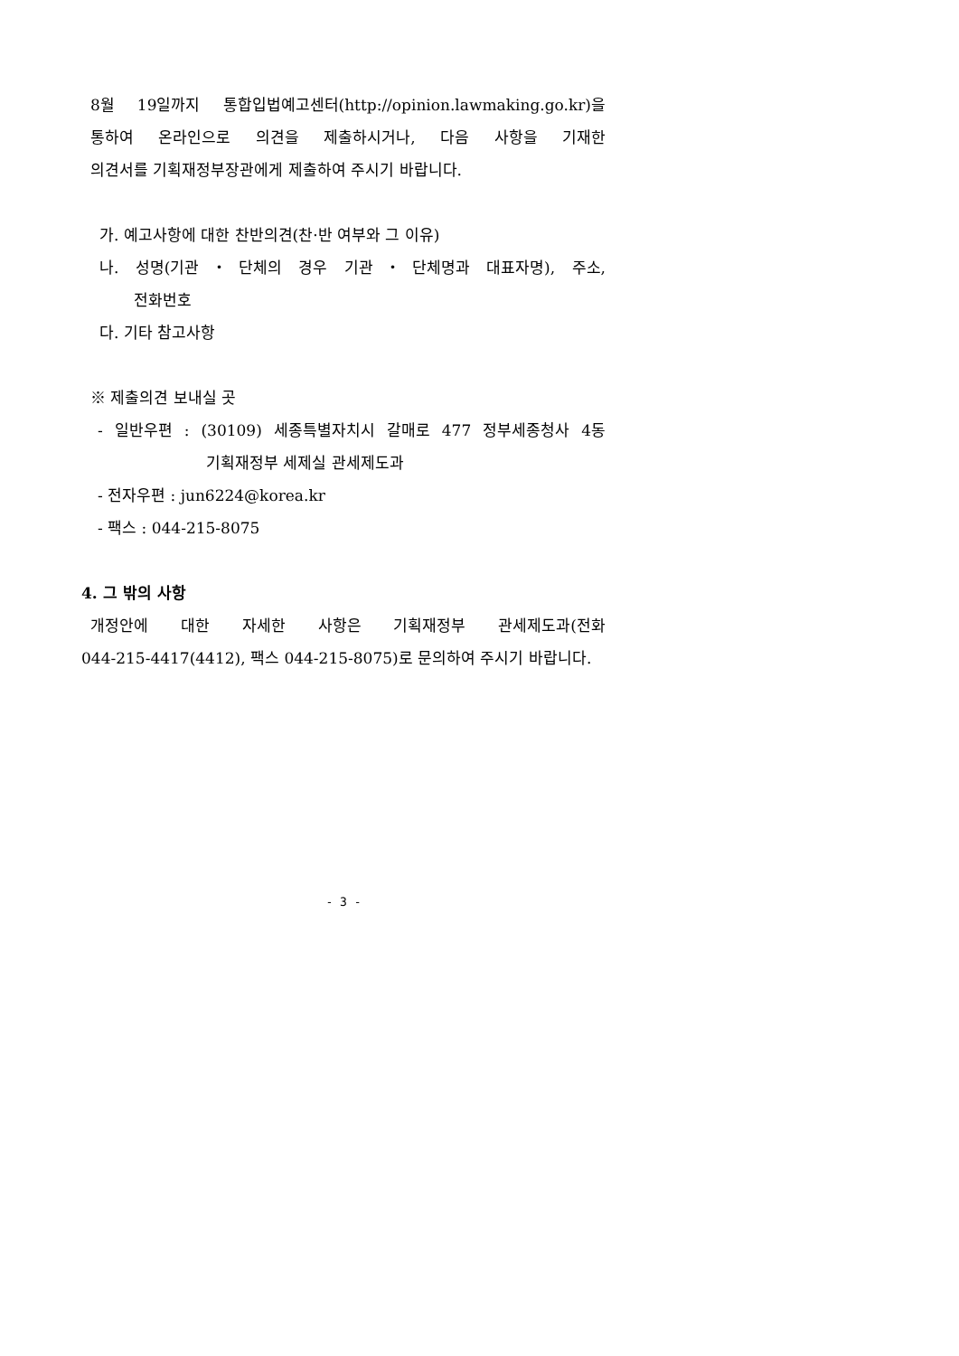8월 19일까지 통합입법예고센터(http://opinion.lawmaking.go.kr)을
통하여 온라인으로 의견을 제출하시거나, 다음 사항을 기재한
의견서를 기획재정부장관에게 제출하여 주시기 바랍니다.
가. 예고사항에 대한 찬반의견(찬·반 여부와 그 이유)
나. 성명(기관・단체의 경우 기관・단체명과 대표자명), 주소,
전화번호
다. 기타 참고사항
※ 제출의견 보내실 곳
- 일반우편 : (30109) 세종특별자치시 갈매로 477 정부세종청사 4동
기획재정부 세제실 관세제도과
- 전자우편 : jun6224@korea.kr
- 팩스 : 044-215-8075
4. 그 밖의 사항
개정안에 대한 자세한 사항은 기획재정부 관세제도과(전화
044-215-4417(4412), 팩스 044-215-8075)로 문의하여 주시기 바랍니다.
- 3 -